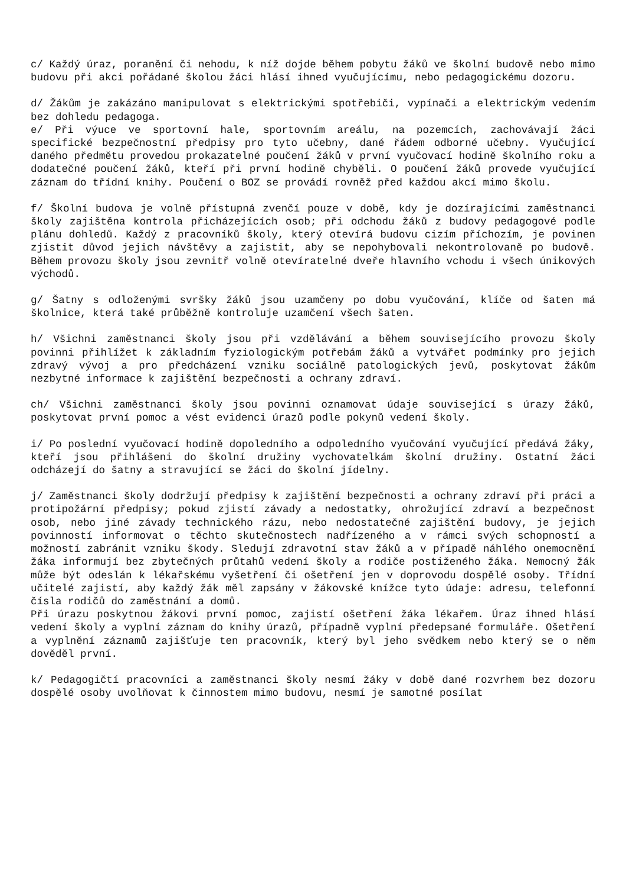c/ Každý úraz, poranění či nehodu, k níž dojde během pobytu žáků ve školní budově nebo mimo budovu při akci pořádané školou žáci hlásí ihned vyučujícímu, nebo pedagogickému dozoru.
d/ Žákům je zakázáno manipulovat s elektrickými spotřebiči, vypínači a elektrickým vedením bez dohledu pedagoga.
e/ Při výuce ve sportovní hale, sportovním areálu, na pozemcích, zachovávají žáci specifické bezpečnostní předpisy pro tyto učebny, dané řádem odborné učebny. Vyučující daného předmětu provedou prokazatelné poučení žáků v první vyučovací hodině školního roku a dodatečné poučení žáků, kteří při první hodině chyběli. O poučení žáků provede vyučující záznam do třídní knihy. Poučení o BOZ se provádí rovněž před každou akcí mimo školu.
f/ Školní budova je volně přístupná zvenčí pouze v době, kdy je dozírajícími zaměstnanci školy zajištěna kontrola přicházejících osob; při odchodu žáků z budovy pedagogové podle plánu dohledů. Každý z pracovníků školy, který otevírá budovu cizím příchozím, je povinen zjistit důvod jejich návštěvy a zajistit, aby se nepohybovali nekontrolovaně po budově. Během provozu školy jsou zevnitř volně otevíratelné dveře hlavního vchodu i všech únikových východů.
g/ Šatny s odloženými svršky žáků jsou uzamčeny po dobu vyučování, klíče od šaten má školnice, která také průběžně kontroluje uzamčení všech šaten.
h/ Všichni zaměstnanci školy jsou při vzdělávání a během souvisejícího provozu školy povinni přihlížet k základním fyziologickým potřebám žáků a vytvářet podmínky pro jejich zdravý vývoj a pro předcházení vzniku sociálně patologických jevů, poskytovat žákům nezbytné informace k zajištění bezpečnosti a ochrany zdraví.
ch/ Všichni zaměstnanci školy jsou povinni oznamovat údaje související s úrazy žáků, poskytovat první pomoc a vést evidenci úrazů podle pokynů vedení školy.
i/ Po poslední vyučovací hodině dopoledního a odpoledního vyučování vyučující předává žáky, kteří jsou přihlášeni do školní družiny vychovatelkám školní družiny. Ostatní žáci odcházejí do šatny a stravující se žáci do školní jídelny.
j/ Zaměstnanci školy dodržují předpisy k zajištění bezpečnosti a ochrany zdraví při práci a protipožární předpisy; pokud zjistí závady a nedostatky, ohrožující zdraví a bezpečnost osob, nebo jiné závady technického rázu, nebo nedostatečné zajištění budovy, je jejich povinností informovat o těchto skutečnostech nadřízeného a v rámci svých schopností a možností zabránit vzniku škody. Sledují zdravotní stav žáků a v případě náhlého onemocnění žáka informují bez zbytečných průtahů vedení školy a rodiče postiženého žáka. Nemocný žák může být odeslán k lékařskému vyšetření či ošetření jen v doprovodu dospělé osoby. Třídní učitelé zajistí, aby každý žák měl zapsány v žákovské knížce tyto údaje: adresu, telefonní čísla rodičů do zaměstnání a domů.
Při úrazu poskytnou žákovi první pomoc, zajistí ošetření žáka lékařem. Úraz ihned hlásí vedení školy a vyplní záznam do knihy úrazů, případně vyplní předepsané formuláře. Ošetření a vyplnění záznamů zajišťuje ten pracovník, který byl jeho svědkem nebo který se o něm dověděl první.
k/ Pedagogičtí pracovníci a zaměstnanci školy nesmí žáky v době dané rozvrhem bez dozoru dospělé osoby uvolňovat k činnostem mimo budovu, nesmí je samotné posílat